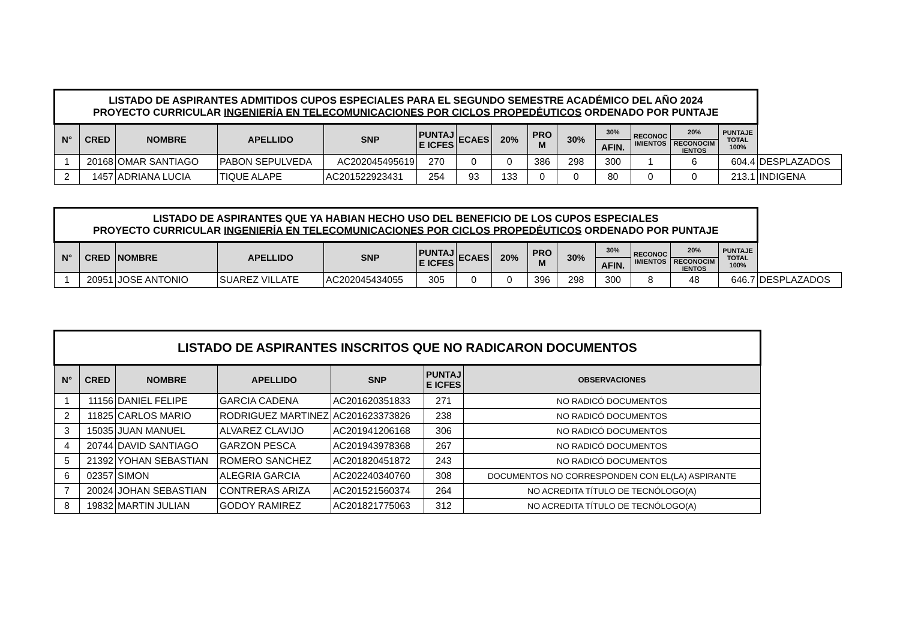| LISTADO DE ASPIRANTES ADMITIDOS CUPOS ESPECIALES PARA EL SEGUNDO SEMESTRE ACADÉMICO DEL AÑO 2024 PROYECTO CURRICULAR INGENIERÍA EN TELECOMUNICACIONES POR CICLOS PROPEDÉUTICOS ORDENADO POR PUNTAJE | | | | | | | | | | | | | | |
| N° | CRED | NOMBRE | APELLIDO | SNP | PUNTAJ E ICFES | ECAES | 20% | PRO M | 30% | 30% | RECONOC IMIENTOS | 20% | PUNTAJE TOTAL 100% | |
| | | | | | | | | | | AFIN. | | RECONOCIM IENTOS | | |
| 1 | 20168 | OMAR SANTIAGO | PABON SEPULVEDA | AC202045495619 | 270 | 0 | 0 | 386 | 298 | 300 | 1 | 6 | 604.4 | DESPLAZADOS |
| 2 | 1457 | ADRIANA LUCIA | TIQUE ALAPE | AC201522923431 | 254 | 93 | 133 | 0 | 0 | 80 | 0 | 0 | 213.1 | INDIGENA |
| LISTADO DE ASPIRANTES QUE YA HABIAN HECHO USO DEL BENEFICIO DE LOS CUPOS ESPECIALES PROYECTO CURRICULAR INGENIERÍA EN TELECOMUNICACIONES POR CICLOS PROPEDÉUTICOS ORDENADO POR PUNTAJE | | | | | | | | | | | | | | |
| N° | CRED | NOMBRE | APELLIDO | SNP | PUNTAJ E ICFES | ECAES | 20% | PRO M | 30% | 30% | RECONOC IMIENTOS | 20% | PUNTAJE TOTAL 100% | |
| | | | | | | | | | | AFIN. | | RECONOCIM IENTOS | | |
| 1 | 20951 | JOSE ANTONIO | SUAREZ VILLATE | AC202045434055 | 305 | 0 | 0 | 396 | 298 | 300 | 8 | 48 | 646.7 | DESPLAZADOS |
| LISTADO DE ASPIRANTES INSCRITOS QUE NO RADICARON DOCUMENTOS | | | | | | |
| --- | --- | --- | --- | --- | --- | --- |
| N° | CRED | NOMBRE | APELLIDO | SNP | PUNTAJ E ICFES | OBSERVACIONES |
| 1 | 11156 | DANIEL FELIPE | GARCIA CADENA | AC201620351833 | 271 | NO RADICÓ DOCUMENTOS |
| 2 | 11825 | CARLOS MARIO | RODRIGUEZ MARTINEZ | AC201623373826 | 238 | NO RADICÓ DOCUMENTOS |
| 3 | 15035 | JUAN MANUEL | ALVAREZ CLAVIJO | AC201941206168 | 306 | NO RADICÓ DOCUMENTOS |
| 4 | 20744 | DAVID SANTIAGO | GARZON PESCA | AC201943978368 | 267 | NO RADICÓ DOCUMENTOS |
| 5 | 21392 | YOHAN SEBASTIAN | ROMERO SANCHEZ | AC201820451872 | 243 | NO RADICÓ DOCUMENTOS |
| 6 | 02357 | SIMON | ALEGRIA GARCIA | AC202240340760 | 308 | DOCUMENTOS NO CORRESPONDEN CON EL(LA) ASPIRANTE |
| 7 | 20024 | JOHAN SEBASTIAN | CONTRERAS ARIZA | AC201521560374 | 264 | NO ACREDITA TÍTULO DE TECNÓLOGO(A) |
| 8 | 19832 | MARTIN JULIAN | GODOY RAMIREZ | AC201821775063 | 312 | NO ACREDITA TÍTULO DE TECNÓLOGO(A) |